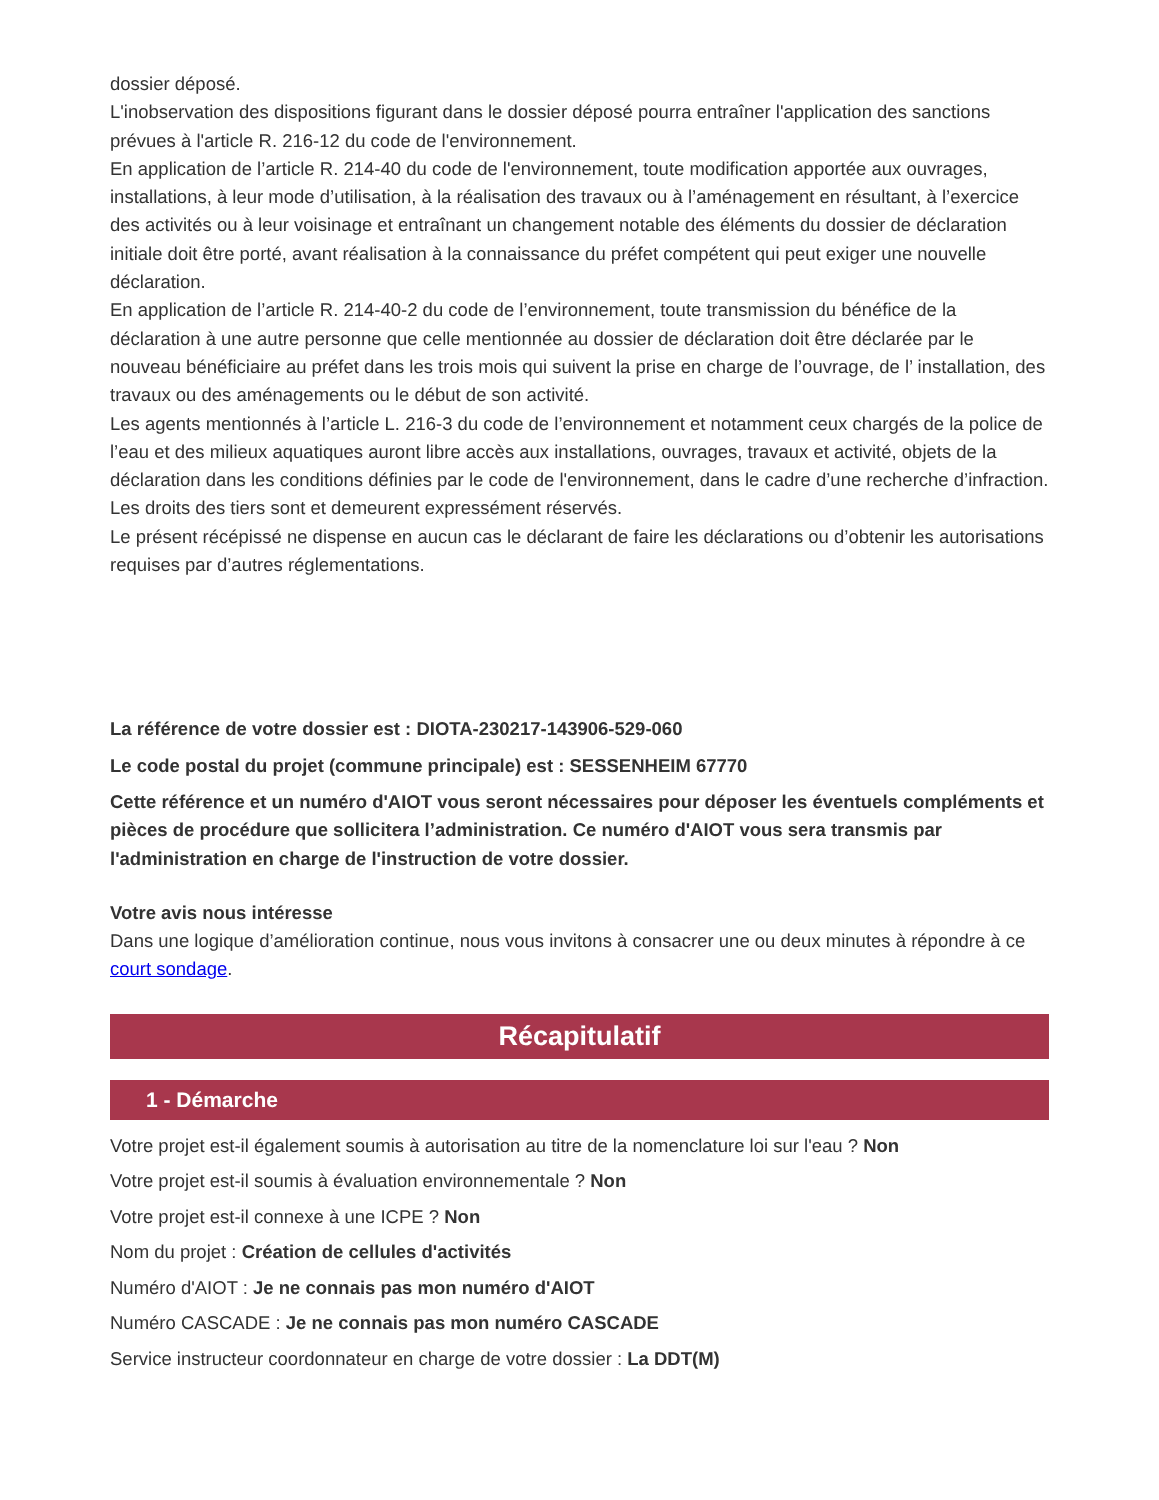dossier déposé.
L'inobservation des dispositions figurant dans le dossier déposé pourra entraîner l'application des sanctions prévues à l'article R. 216-12 du code de l'environnement.
En application de l’article R. 214-40 du code de l'environnement, toute modification apportée aux ouvrages, installations, à leur mode d’utilisation, à la réalisation des travaux ou à l’aménagement en résultant, à l’exercice des activités ou à leur voisinage et entraînant un changement notable des éléments du dossier de déclaration initiale doit être porté, avant réalisation à la connaissance du préfet compétent qui peut exiger une nouvelle déclaration.
En application de l’article R. 214-40-2 du code de l’environnement, toute transmission du bénéfice de la déclaration à une autre personne que celle mentionnée au dossier de déclaration doit être déclarée par le nouveau bénéficiaire au préfet dans les trois mois qui suivent la prise en charge de l’ouvrage, de l’ installation, des travaux ou des aménagements ou le début de son activité.
Les agents mentionnés à l’article L. 216-3 du code de l’environnement et notamment ceux chargés de la police de l’eau et des milieux aquatiques auront libre accès aux installations, ouvrages, travaux et activité, objets de la déclaration dans les conditions définies par le code de l'environnement, dans le cadre d’une recherche d’infraction.
Les droits des tiers sont et demeurent expressément réservés.
Le présent récépissé ne dispense en aucun cas le déclarant de faire les déclarations ou d’obtenir les autorisations requises par d’autres réglementations.
La référence de votre dossier est : DIOTA-230217-143906-529-060
Le code postal du projet (commune principale) est : SESSENHEIM 67770
Cette référence et un numéro d'AIOT vous seront nécessaires pour déposer les éventuels compléments et pièces de procédure que sollicitera l’administration. Ce numéro d'AIOT vous sera transmis par l'administration en charge de l'instruction de votre dossier.
Votre avis nous intéresse
Dans une logique d’amélioration continue, nous vous invitons à consacrer une ou deux minutes à répondre à ce court sondage.
Récapitulatif
1 - Démarche
Votre projet est-il également soumis à autorisation au titre de la nomenclature loi sur l'eau ? Non
Votre projet est-il soumis à évaluation environnementale ? Non
Votre projet est-il connexe à une ICPE ? Non
Nom du projet : Création de cellules d'activités
Numéro d'AIOT : Je ne connais pas mon numéro d'AIOT
Numéro CASCADE : Je ne connais pas mon numéro CASCADE
Service instructeur coordonnateur en charge de votre dossier : La DDT(M)